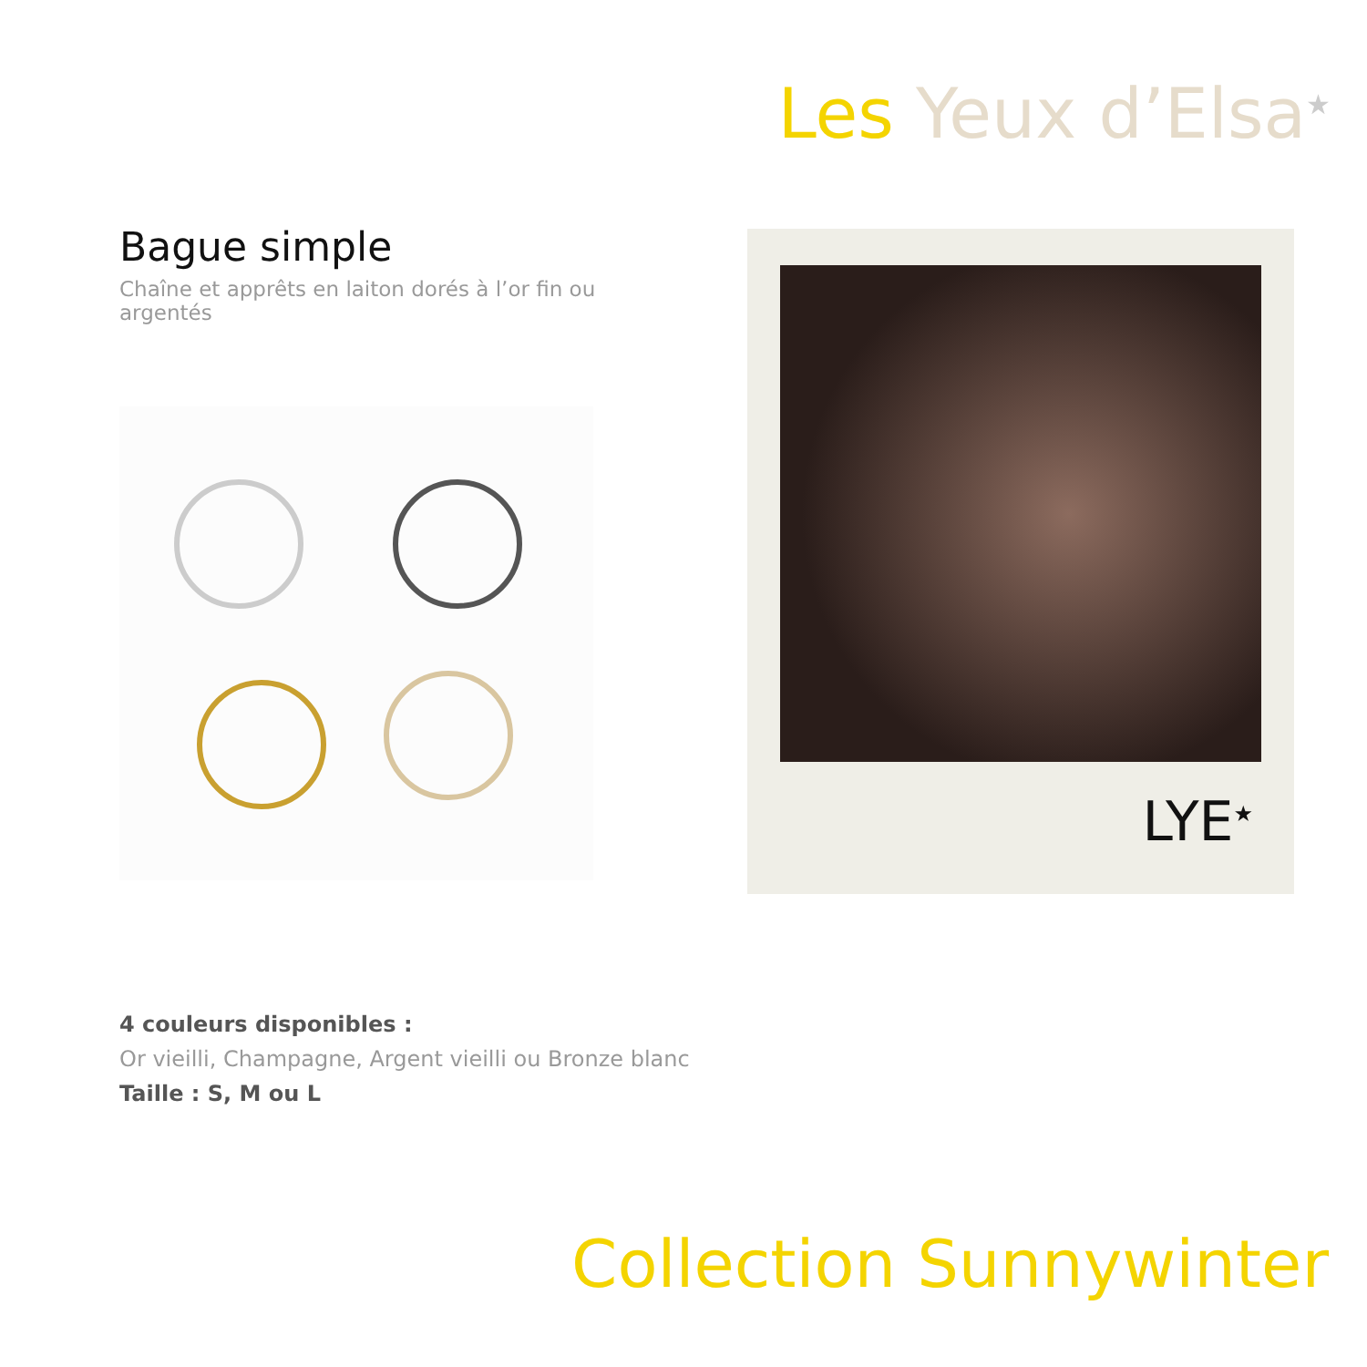Les Yeux d’Elsa<sup>★</sup>
Bague simple
Chaîne et apprêts en laiton dorés à l’or fin ou argentés
LYE<sup>★</sup>
4 couleurs disponibles :
Or vieilli, Champagne, Argent vieilli ou Bronze blanc
Taille : S, M ou L
Collection Sunnywinter